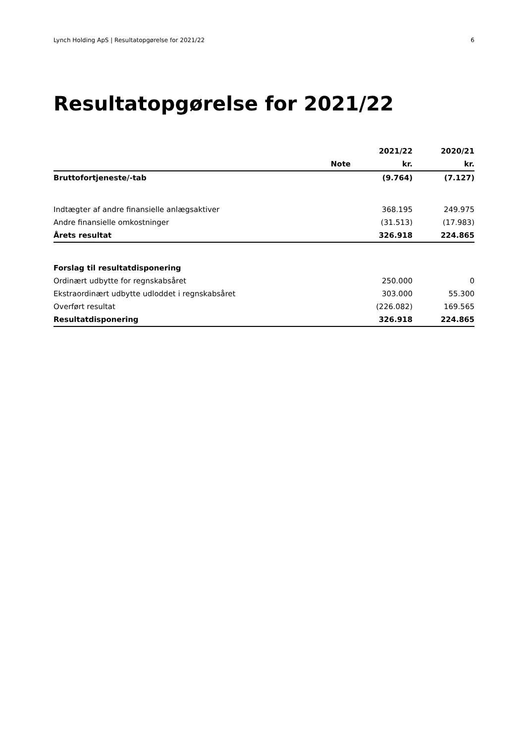Lynch Holding ApS | Resultatopgørelse for 2021/22 6
Resultatopgørelse for 2021/22
| | | 2021/22 | 2020/21 |
| --- | --- | --- | --- |
| | Note | kr. | kr. |
| Bruttofortjeneste/-tab | | (9.764) | (7.127) |
| Indtægter af andre finansielle anlægsaktiver | | 368.195 | 249.975 |
| Andre finansielle omkostninger | | (31.513) | (17.983) |
| Årets resultat | | 326.918 | 224.865 |
| Forslag til resultatdisponering | | | |
| Ordinært udbytte for regnskabsåret | | 250.000 | 0 |
| Ekstraordinært udbytte udloddet i regnskabsåret | | 303.000 | 55.300 |
| Overført resultat | | (226.082) | 169.565 |
| Resultatdisponering | | 326.918 | 224.865 |